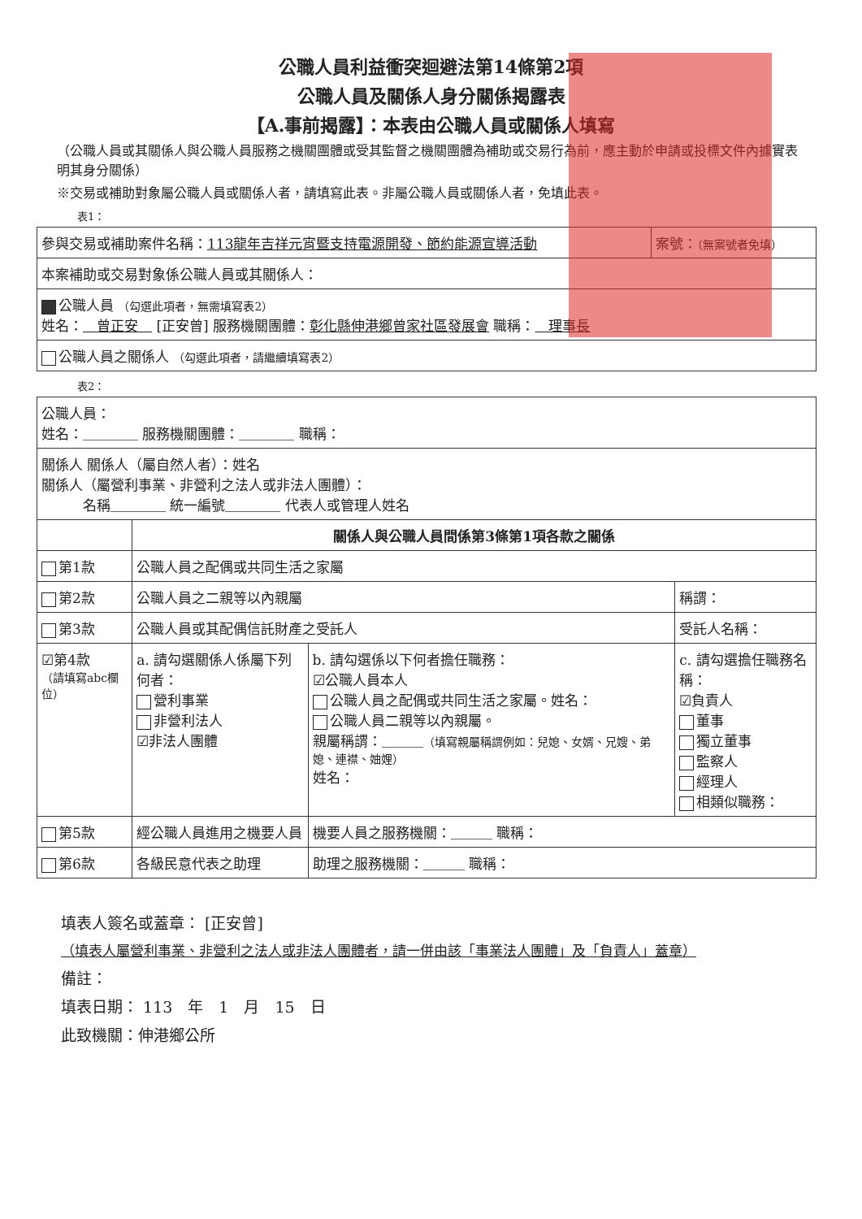公職人員利益衝突迴避法第14條第2項
公職人員及關係人身分關係揭露表
【A.事前揭露】：本表由公職人員或關係人填寫
（公職人員或其關係人與公職人員服務之機關團體或受其監督之機關團體為補助或交易行為前，應主動於申請或投標文件內據實表明其身分關係）
※交易或補助對象屬公職人員或關係人者，請填寫此表。非屬公職人員或關係人者，免填此表。
表1：
| 參與交易或補助案件名稱： 113龍年吉祥元宵暨支持電源開發、節約能源宣導活動 | 案號： （無案號者免填） |
| 本案補助或交易對象係公職人員或其關係人： | |
| 公職人員 （勾選此項者，無需填寫表2） 姓名： 曾正安 [正安曾] 服務機關團體： 彰化縣伸港鄉曾家社區發展會 職稱： 理事長 | |
| 公職人員之關係人 （勾選此項者，請繼續填寫表2） | |
表2：
| 公職人員： 姓名：＿＿＿＿ 服務機關團體：＿＿＿＿ 職稱： | | | |
| 關係人 關係人（屬自然人者）：姓名 關係人（屬營利事業、非營利之法人或非法人團體）： 名稱＿＿＿＿ 統一編號＿＿＿＿ 代表人或管理人姓名 | | | |
| | 關係人與公職人員間係第3條第1項各款之關係 | | |
| 第1款 | 公職人員之配偶或共同生活之家屬 | | |
| 第2款 | 公職人員之二親等以內親屬 | | 稱謂： |
| 第3款 | 公職人員或其配偶信託財產之受託人 | | 受託人名稱： |
| ☑第4款 （請填寫abc欄位） | a. 請勾選關係人係屬下列何者： 營利事業 非營利法人 ☑非法人團體 | b. 請勾選係以下何者擔任職務： ☑公職人員本人 公職人員之配偶或共同生活之家屬。姓名： 公職人員二親等以內親屬。 親屬稱謂：＿＿＿ （填寫親屬稱謂例如：兒媳、女婿、兄嫂、弟媳、連襟、妯娌） 姓名： | c. 請勾選擔任職務名稱： ☑負責人 董事 獨立董事 監察人 經理人 相類似職務： |
| 第5款 | 經公職人員進用之機要人員 | 機要人員之服務機關：＿＿＿ 職稱： | |
| 第6款 | 各級民意代表之助理 | 助理之服務機關：＿＿＿ 職稱： | |
填表人簽名或蓋章： [正安曾]
（填表人屬營利事業、非營利之法人或非法人團體者，請一併由該「事業法人團體」及「負責人」蓋章）
備註：
填表日期： 113　年　1　月　15　日
此致機關：伸港鄉公所